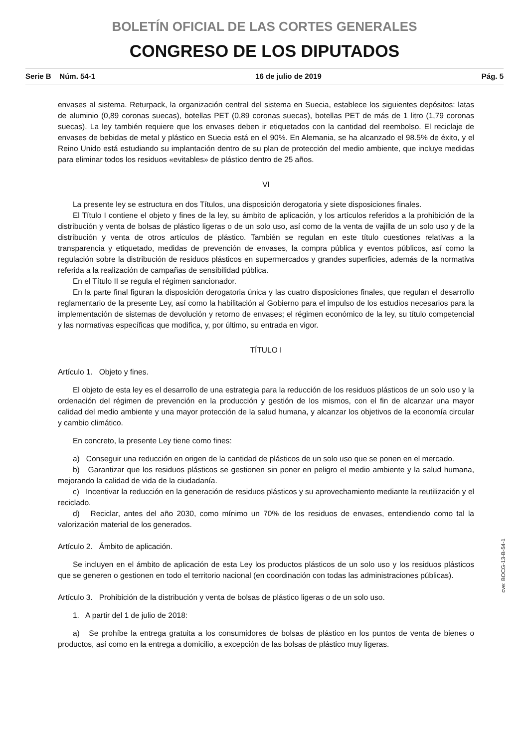BOLETÍN OFICIAL DE LAS CORTES GENERALES
CONGRESO DE LOS DIPUTADOS
Serie B Núm. 54-1 16 de julio de 2019 Pág. 5
envases al sistema. Returpack, la organización central del sistema en Suecia, establece los siguientes depósitos: latas de aluminio (0,89 coronas suecas), botellas PET (0,89 coronas suecas), botellas PET de más de 1 litro (1,79 coronas suecas). La ley también requiere que los envases deben ir etiquetados con la cantidad del reembolso. El reciclaje de envases de bebidas de metal y plástico en Suecia está en el 90%. En Alemania, se ha alcanzado el 98.5% de éxito, y el Reino Unido está estudiando su implantación dentro de su plan de protección del medio ambiente, que incluye medidas para eliminar todos los residuos «evitables» de plástico dentro de 25 años.
VI
La presente ley se estructura en dos Títulos, una disposición derogatoria y siete disposiciones finales.
El Título I contiene el objeto y fines de la ley, su ámbito de aplicación, y los artículos referidos a la prohibición de la distribución y venta de bolsas de plástico ligeras o de un solo uso, así como de la venta de vajilla de un solo uso y de la distribución y venta de otros artículos de plástico. También se regulan en este título cuestiones relativas a la transparencia y etiquetado, medidas de prevención de envases, la compra pública y eventos públicos, así como la regulación sobre la distribución de residuos plásticos en supermercados y grandes superficies, además de la normativa referida a la realización de campañas de sensibilidad pública.
En el Título II se regula el régimen sancionador.
En la parte final figuran la disposición derogatoria única y las cuatro disposiciones finales, que regulan el desarrollo reglamentario de la presente Ley, así como la habilitación al Gobierno para el impulso de los estudios necesarios para la implementación de sistemas de devolución y retorno de envases; el régimen económico de la ley, su título competencial y las normativas específicas que modifica, y, por último, su entrada en vigor.
TÍTULO I
Artículo 1. Objeto y fines.
El objeto de esta ley es el desarrollo de una estrategia para la reducción de los residuos plásticos de un solo uso y la ordenación del régimen de prevención en la producción y gestión de los mismos, con el fin de alcanzar una mayor calidad del medio ambiente y una mayor protección de la salud humana, y alcanzar los objetivos de la economía circular y cambio climático.
En concreto, la presente Ley tiene como fines:
a) Conseguir una reducción en origen de la cantidad de plásticos de un solo uso que se ponen en el mercado.
b) Garantizar que los residuos plásticos se gestionen sin poner en peligro el medio ambiente y la salud humana, mejorando la calidad de vida de la ciudadanía.
c) Incentivar la reducción en la generación de residuos plásticos y su aprovechamiento mediante la reutilización y el reciclado.
d) Reciclar, antes del año 2030, como mínimo un 70% de los residuos de envases, entendiendo como tal la valorización material de los generados.
Artículo 2. Ámbito de aplicación.
Se incluyen en el ámbito de aplicación de esta Ley los productos plásticos de un solo uso y los residuos plásticos que se generen o gestionen en todo el territorio nacional (en coordinación con todas las administraciones públicas).
Artículo 3. Prohibición de la distribución y venta de bolsas de plástico ligeras o de un solo uso.
1. A partir del 1 de julio de 2018:
a) Se prohíbe la entrega gratuita a los consumidores de bolsas de plástico en los puntos de venta de bienes o productos, así como en la entrega a domicilio, a excepción de las bolsas de plástico muy ligeras.
cve: BOCG-13-B-54-1